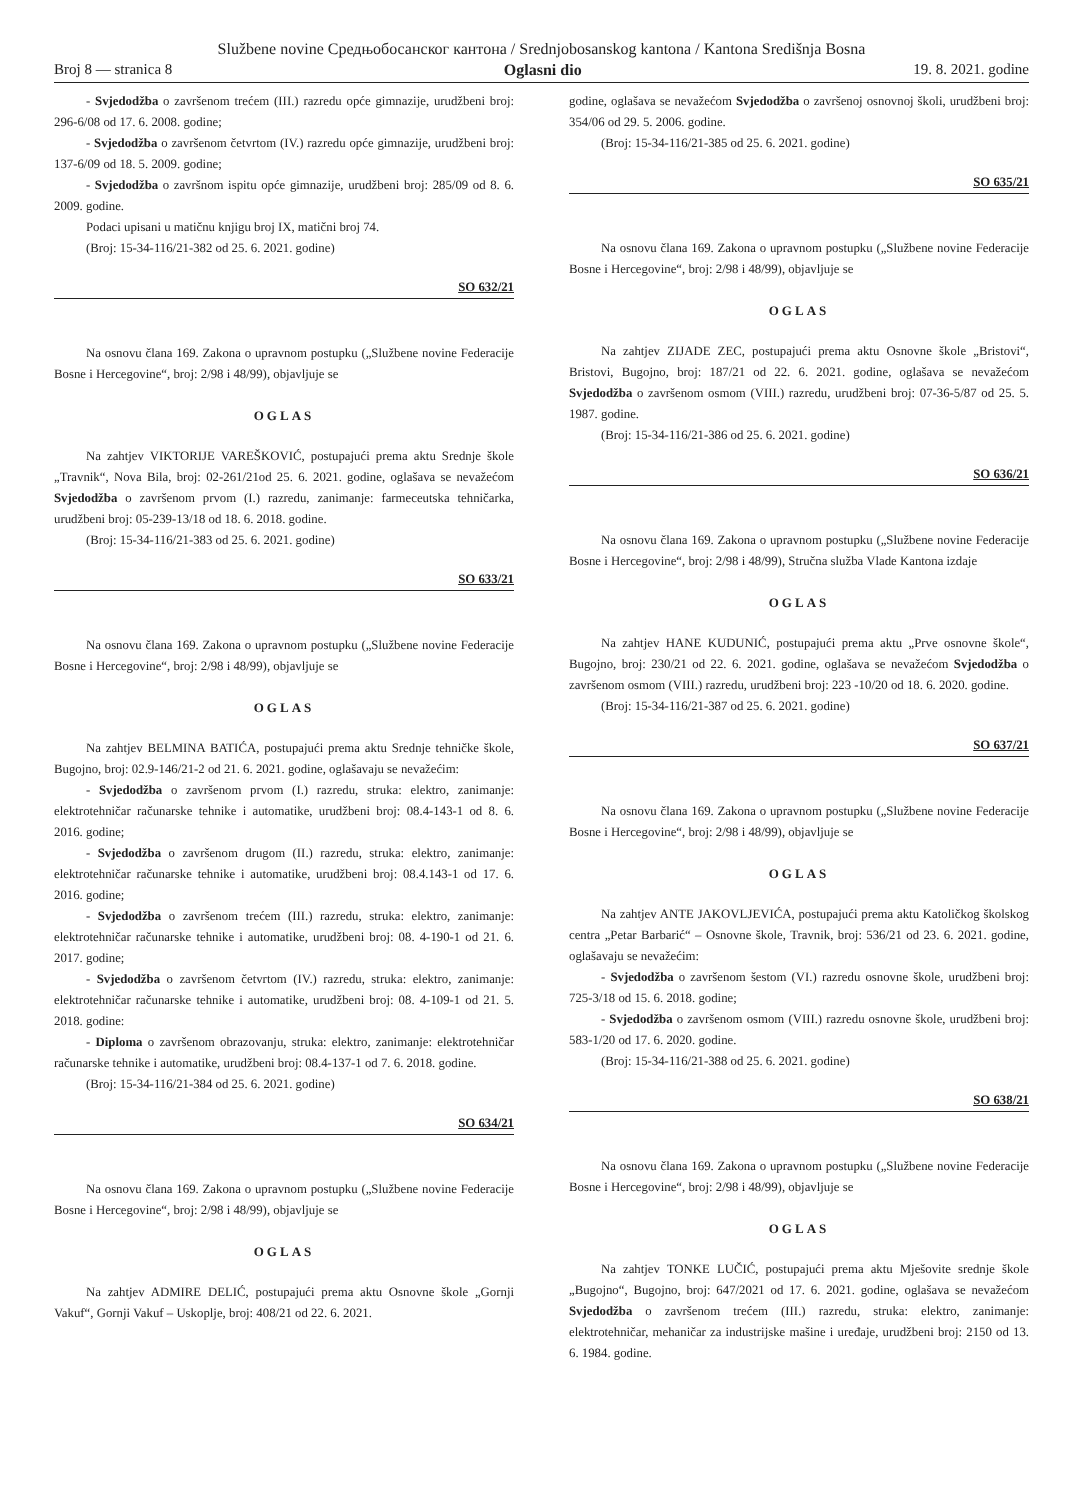Službene novine Средњобосанског кантона / Srednjobosanskog kantona / Kantona Središnja Bosna
Broj 8 — stranica 8 Oglasni dio 19. 8. 2021. godine
- Svjedodžba o završenom trećem (III.) razredu opće gimnazije, urudžbeni broj: 296-6/08 od 17. 6. 2008. godine;
- Svjedodžba o završenom četvrtom (IV.) razredu opće gimnazije, urudžbeni broj: 137-6/09 od 18. 5. 2009. godine;
- Svjedodžba o završnom ispitu opće gimnazije, urudžbeni broj: 285/09 od 8. 6. 2009. godine.
Podaci upisani u matičnu knjigu broj IX, matični broj 74.
(Broj: 15-34-116/21-382 od 25. 6. 2021. godine)
SO 632/21
Na osnovu člana 169. Zakona o upravnom postupku („Službene novine Federacije Bosne i Hercegovine“, broj: 2/98 i 48/99), objavljuje se
OGLAS
Na zahtjev VIKTORIJE VAREŠKOVIĆ, postupajući prema aktu Srednje škole „Travnik“, Nova Bila, broj: 02-261/21od 25. 6. 2021. godine, oglašava se nevažećom Svjedodžba o završenom prvom (I.) razredu, zanimanje: farmeceutska tehničarka, urudžbeni broj: 05-239-13/18 od 18. 6. 2018. godine.
(Broj: 15-34-116/21-383 od 25. 6. 2021. godine)
SO 633/21
Na osnovu člana 169. Zakona o upravnom postupku („Službene novine Federacije Bosne i Hercegovine“, broj: 2/98 i 48/99), objavljuje se
OGLAS
Na zahtjev BELMINA BATIĆA, postupajući prema aktu Srednje tehničke škole, Bugojno, broj: 02.9-146/21-2 od 21. 6. 2021. godine, oglašavaju se nevažećim:
- Svjedodžba o završenom prvom (I.) razredu, struka: elektro, zanimanje: elektrotehničar računarske tehnike i automatike, urudžbeni broj: 08.4-143-1 od 8. 6. 2016. godine;
- Svjedodžba o završenom drugom (II.) razredu, struka: elektro, zanimanje: elektrotehničar računarske tehnike i automatike, urudžbeni broj: 08.4.143-1 od 17. 6. 2016. godine;
- Svjedodžba o završenom trećem (III.) razredu, struka: elektro, zanimanje: elektrotehničar računarske tehnike i automatike, urudžbeni broj: 08. 4-190-1 od 21. 6. 2017. godine;
- Svjedodžba o završenom četvrtom (IV.) razredu, struka: elektro, zanimanje: elektrotehničar računarske tehnike i automatike, urudžbeni broj: 08. 4-109-1 od 21. 5. 2018. godine:
- Diploma o završenom obrazovanju, struka: elektro, zanimanje: elektrotehničar računarske tehnike i automatike, urudžbeni broj: 08.4-137-1 od 7. 6. 2018. godine.
(Broj: 15-34-116/21-384 od 25. 6. 2021. godine)
SO 634/21
Na osnovu člana 169. Zakona o upravnom postupku („Službene novine Federacije Bosne i Hercegovine“, broj: 2/98 i 48/99), objavljuje se
OGLAS
Na zahtjev ADMIRE DELIĆ, postupajući prema aktu Osnovne škole „Gornji Vakuf“, Gornji Vakuf – Uskoplje, broj: 408/21 od 22. 6. 2021.
godine, oglašava se nevažećom Svjedodžba o završenoj osnovnoj školi, urudžbeni broj: 354/06 od 29. 5. 2006. godine.
(Broj: 15-34-116/21-385 od 25. 6. 2021. godine)
SO 635/21
Na osnovu člana 169. Zakona o upravnom postupku („Službene novine Federacije Bosne i Hercegovine“, broj: 2/98 i 48/99), objavljuje se
OGLAS
Na zahtjev ZIJADE ZEC, postupajući prema aktu Osnovne škole „Bristovi“, Bristovi, Bugojno, broj: 187/21 od 22. 6. 2021. godine, oglašava se nevažećom Svjedodžba o završenom osmom (VIII.) razredu, urudžbeni broj: 07-36-5/87 od 25. 5. 1987. godine.
(Broj: 15-34-116/21-386 od 25. 6. 2021. godine)
SO 636/21
Na osnovu člana 169. Zakona o upravnom postupku („Službene novine Federacije Bosne i Hercegovine“, broj: 2/98 i 48/99), Stručna služba Vlade Kantona izdaje
OGLAS
Na zahtjev HANE KUDUNIĆ, postupajući prema aktu „Prve osnovne škole“, Bugojno, broj: 230/21 od 22. 6. 2021. godine, oglašava se nevažećom Svjedodžba o završenom osmom (VIII.) razredu, urudžbeni broj: 223 -10/20 od 18. 6. 2020. godine.
(Broj: 15-34-116/21-387 od 25. 6. 2021. godine)
SO 637/21
Na osnovu člana 169. Zakona o upravnom postupku („Službene novine Federacije Bosne i Hercegovine“, broj: 2/98 i 48/99), objavljuje se
OGLAS
Na zahtjev ANTE JAKOVLJEVIĆA, postupajući prema aktu Katoličkog školskog centra „Petar Barbarić“ – Osnovne škole, Travnik, broj: 536/21 od 23. 6. 2021. godine, oglašavaju se nevažećim:
- Svjedodžba o završenom šestom (VI.) razredu osnovne škole, urudžbeni broj: 725-3/18 od 15. 6. 2018. godine;
- Svjedodžba o završenom osmom (VIII.) razredu osnovne škole, urudžbeni broj: 583-1/20 od 17. 6. 2020. godine.
(Broj: 15-34-116/21-388 od 25. 6. 2021. godine)
SO 638/21
Na osnovu člana 169. Zakona o upravnom postupku („Službene novine Federacije Bosne i Hercegovine“, broj: 2/98 i 48/99), objavljuje se
OGLAS
Na zahtjev TONKE LUČIĆ, postupajući prema aktu Mješovite srednje škole „Bugojno“, Bugojno, broj: 647/2021 od 17. 6. 2021. godine, oglašava se nevažećom Svjedodžba o završenom trećem (III.) razredu, struka: elektro, zanimanje: elektrotehničar, mehaničar za industrijske mašine i uređaje, urudžbeni broj: 2150 od 13. 6. 1984. godine.